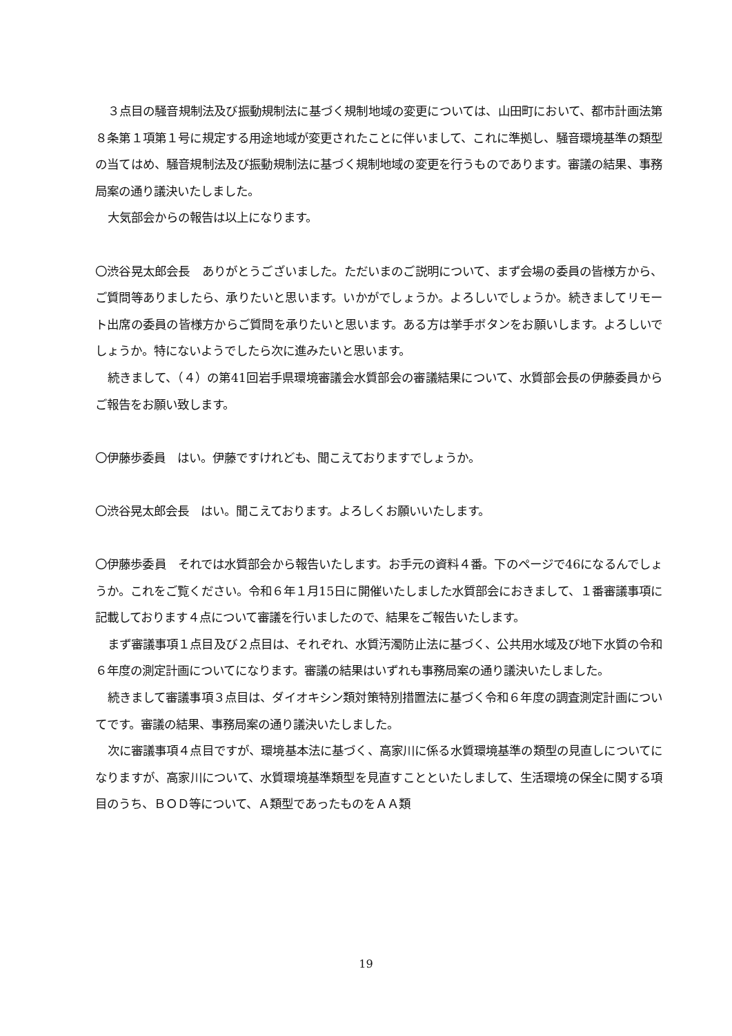３点目の騒音規制法及び振動規制法に基づく規制地域の変更については、山田町において、都市計画法第８条第１項第１号に規定する用途地域が変更されたことに伴いまして、これに準拠し、騒音環境基準の類型の当てはめ、騒音規制法及び振動規制法に基づく規制地域の変更を行うものであります。審議の結果、事務局案の通り議決いたしました。
大気部会からの報告は以上になります。
〇渋谷晃太郎会長　ありがとうございました。ただいまのご説明について、まず会場の委員の皆様方から、ご質問等ありましたら、承りたいと思います。いかがでしょうか。よろしいでしょうか。続きましてリモート出席の委員の皆様方からご質問を承りたいと思います。ある方は挙手ボタンをお願いします。よろしいでしょうか。特にないようでしたら次に進みたいと思います。
続きまして、（４）の第41回岩手県環境審議会水質部会の審議結果について、水質部会長の伊藤委員からご報告をお願い致します。
〇伊藤歩委員　はい。伊藤ですけれども、聞こえておりますでしょうか。
〇渋谷晃太郎会長　はい。聞こえております。よろしくお願いいたします。
〇伊藤歩委員　それでは水質部会から報告いたします。お手元の資料４番。下のページで46になるんでしょうか。これをご覧ください。令和６年１月15日に開催いたしました水質部会におきまして、１番審議事項に記載しております４点について審議を行いましたので、結果をご報告いたします。
まず審議事項１点目及び２点目は、それぞれ、水質汚濁防止法に基づく、公共用水域及び地下水質の令和６年度の測定計画についてになります。審議の結果はいずれも事務局案の通り議決いたしました。
続きまして審議事項３点目は、ダイオキシン類対策特別措置法に基づく令和６年度の調査測定計画についてです。審議の結果、事務局案の通り議決いたしました。
次に審議事項４点目ですが、環境基本法に基づく、高家川に係る水質環境基準の類型の見直しについてになりますが、高家川について、水質環境基準類型を見直すことといたしまして、生活環境の保全に関する項目のうち、ＢＯＤ等について、Ａ類型であったものをＡＡ類
19